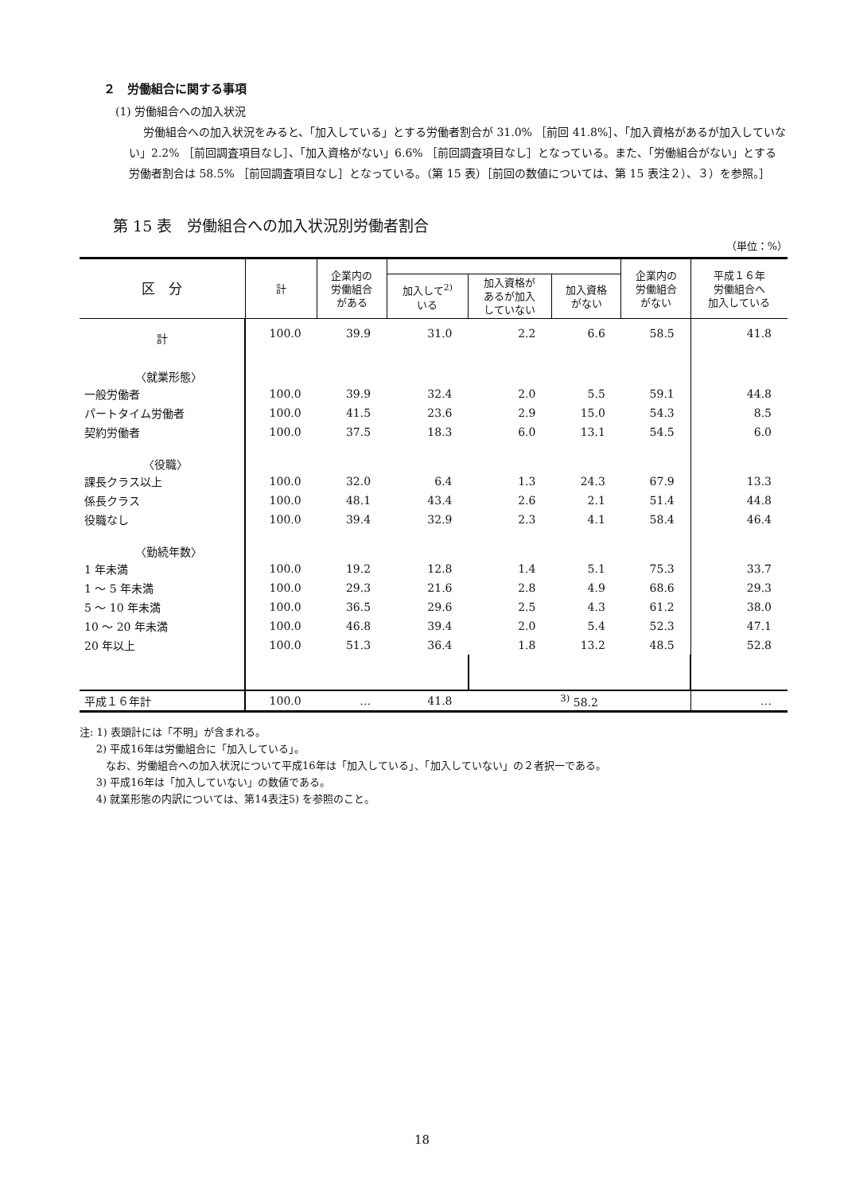２　労働組合に関する事項
(1) 労働組合への加入状況
労働組合への加入状況をみると、「加入している」とする労働者割合が 31.0% ［前回 41.8%］、「加入資格があるが加入していない」2.2% ［前回調査項目なし］、「加入資格がない」6.6% ［前回調査項目なし］となっている。また、「労働組合がない」とする労働者割合は 58.5% ［前回調査項目なし］となっている。（第 15 表）［前回の数値については、第 15 表注２）、３）を参照。］
第 15 表　労働組合への加入状況別労働者割合
（単位：%）
| 区 分 | 計 | 企業内の 労働組合 がある | | | | 企業内の 労働組合 がない | 平成１６年 労働組合へ 加入している |
| --- | --- | --- | --- | --- | --- | --- | --- |
| | | | 加入して<sup>2)</sup> いる | 加入資格が あるが加入 していない | 加入資格 がない | | |
| 計 | 100.0 | 39.9 | 31.0 | 2.2 | 6.6 | 58.5 | 41.8 |
| 〈就業形態〉 | | | | | | | |
| 一般労働者 | 100.0 | 39.9 | 32.4 | 2.0 | 5.5 | 59.1 | 44.8 |
| パートタイム労働者 | 100.0 | 41.5 | 23.6 | 2.9 | 15.0 | 54.3 | 8.5 |
| 契約労働者 | 100.0 | 37.5 | 18.3 | 6.0 | 13.1 | 54.5 | 6.0 |
| 〈役職〉 | | | | | | | |
| 課長クラス以上 | 100.0 | 32.0 | 6.4 | 1.3 | 24.3 | 67.9 | 13.3 |
| 係長クラス | 100.0 | 48.1 | 43.4 | 2.6 | 2.1 | 51.4 | 44.8 |
| 役職なし | 100.0 | 39.4 | 32.9 | 2.3 | 4.1 | 58.4 | 46.4 |
| 〈勤続年数〉 | | | | | | | |
| 1 年未満 | 100.0 | 19.2 | 12.8 | 1.4 | 5.1 | 75.3 | 33.7 |
| 1 ～ 5 年未満 | 100.0 | 29.3 | 21.6 | 2.8 | 4.9 | 68.6 | 29.3 |
| 5 ～ 10 年未満 | 100.0 | 36.5 | 29.6 | 2.5 | 4.3 | 61.2 | 38.0 |
| 10 ～ 20 年未満 | 100.0 | 46.8 | 39.4 | 2.0 | 5.4 | 52.3 | 47.1 |
| 20 年以上 | 100.0 | 51.3 | 36.4 | 1.8 | 13.2 | 48.5 | 52.8 |
| 平成１６年計 | 100.0 | … | 41.8 | <sup>3)</sup> 58.2 | | | … |
注: 1) 表頭計には「不明」が含まれる。
2) 平成16年は労働組合に「加入している」。
なお、労働組合への加入状況について平成16年は「加入している」、「加入していない」の２者択一である。
3) 平成16年は「加入していない」の数値である。
4) 就業形態の内訳については、第14表注5) を参照のこと。
18